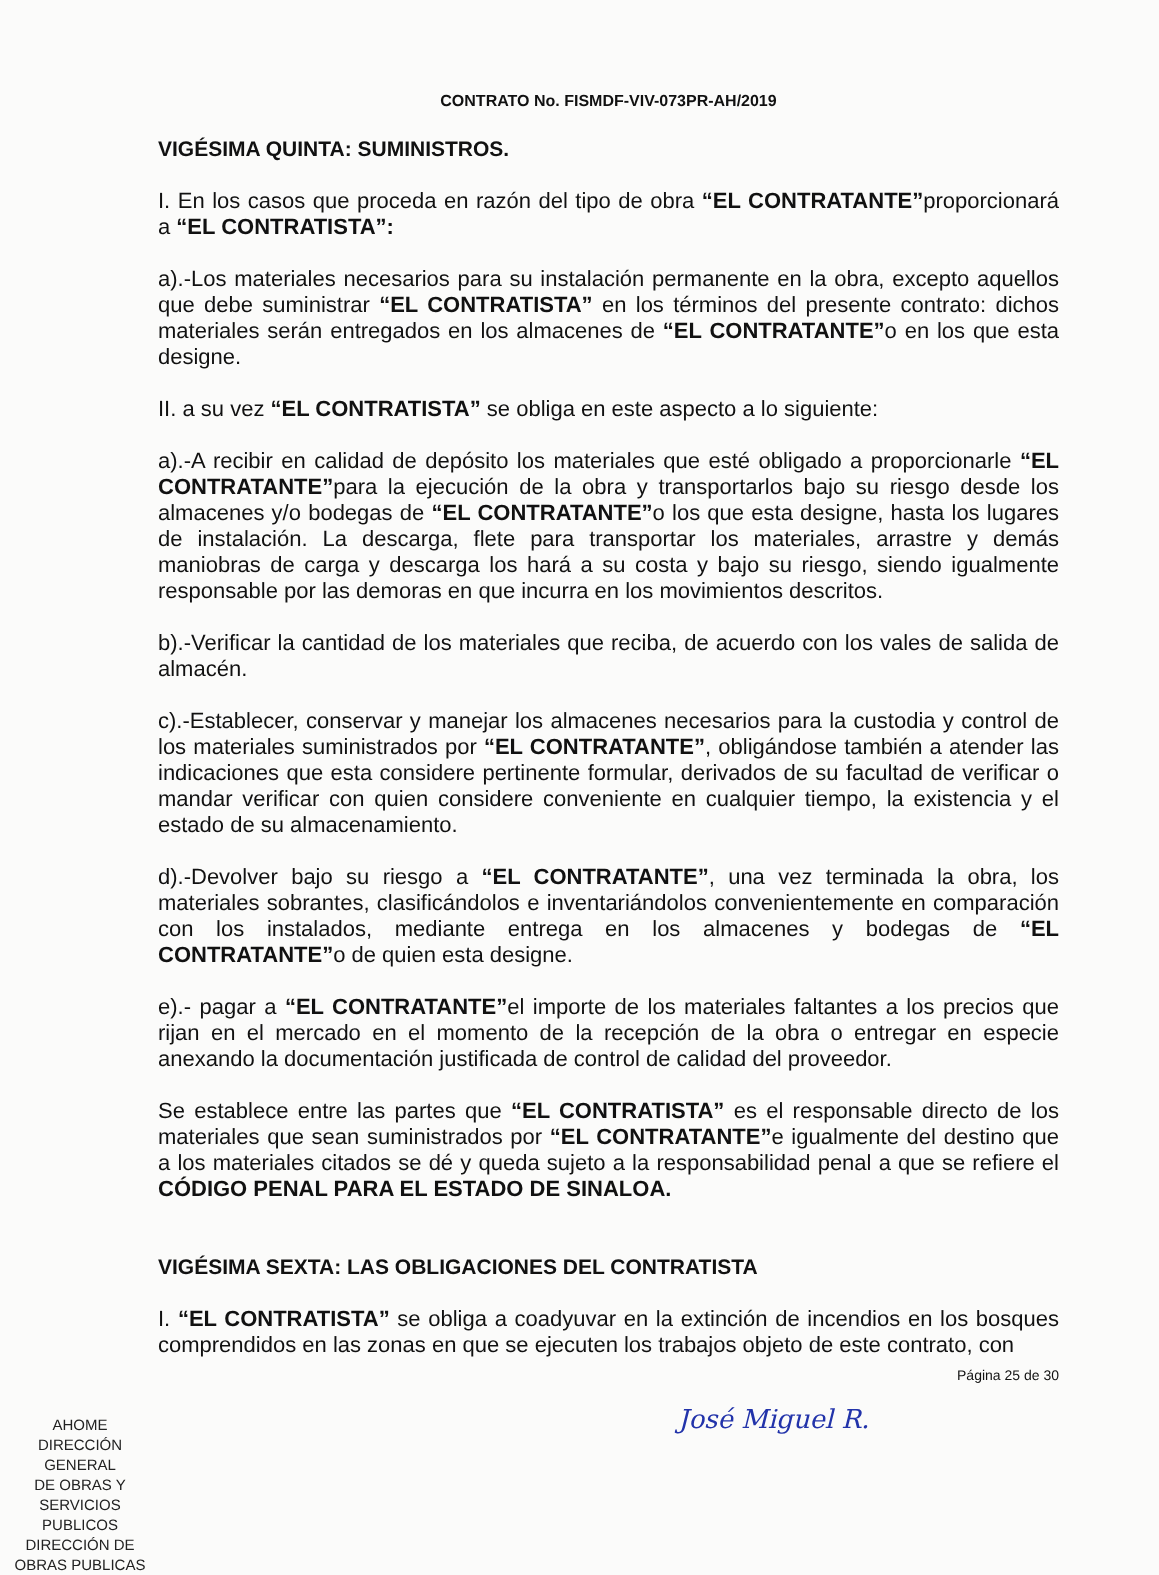CONTRATO No. FISMDF-VIV-073PR-AH/2019
VIGÉSIMA QUINTA: SUMINISTROS.
I. En los casos que proceda en razón del tipo de obra “EL CONTRATANTE”proporcionará a “EL CONTRATISTA”:
a).-Los materiales necesarios para su instalación permanente en la obra, excepto aquellos que debe suministrar “EL CONTRATISTA” en los términos del presente contrato: dichos materiales serán entregados en los almacenes de “EL CONTRATANTE”o en los que esta designe.
II. a su vez “EL CONTRATISTA” se obliga en este aspecto a lo siguiente:
a).-A recibir en calidad de depósito los materiales que esté obligado a proporcionarle “EL CONTRATANTE”para la ejecución de la obra y transportarlos bajo su riesgo desde los almacenes y/o bodegas de “EL CONTRATANTE”o los que esta designe, hasta los lugares de instalación. La descarga, flete para transportar los materiales, arrastre y demás maniobras de carga y descarga los hará a su costa y bajo su riesgo, siendo igualmente responsable por las demoras en que incurra en los movimientos descritos.
b).-Verificar la cantidad de los materiales que reciba, de acuerdo con los vales de salida de almacén.
c).-Establecer, conservar y manejar los almacenes necesarios para la custodia y control de los materiales suministrados por “EL CONTRATANTE”, obligándose también a atender las indicaciones que esta considere pertinente formular, derivados de su facultad de verificar o mandar verificar con quien considere conveniente en cualquier tiempo, la existencia y el estado de su almacenamiento.
d).-Devolver bajo su riesgo a “EL CONTRATANTE”, una vez terminada la obra, los materiales sobrantes, clasificándolos e inventariándolos convenientemente en comparación con los instalados, mediante entrega en los almacenes y bodegas de “EL CONTRATANTE”o de quien esta designe.
e).- pagar a “EL CONTRATANTE”el importe de los materiales faltantes a los precios que rijan en el mercado en el momento de la recepción de la obra o entregar en especie anexando la documentación justificada de control de calidad del proveedor.
Se establece entre las partes que “EL CONTRATISTA” es el responsable directo de los materiales que sean suministrados por “EL CONTRATANTE”e igualmente del destino que a los materiales citados se dé y queda sujeto a la responsabilidad penal a que se refiere el CÓDIGO PENAL PARA EL ESTADO DE SINALOA.
VIGÉSIMA SEXTA: LAS OBLIGACIONES DEL CONTRATISTA
I. “EL CONTRATISTA” se obliga a coadyuvar en la extinción de incendios en los bosques comprendidos en las zonas en que se ejecuten los trabajos objeto de este contrato, con
Página 25 de 30
José Miguel R.
AHOME
DIRECCIÓN GENERAL
DE OBRAS Y
SERVICIOS PUBLICOS
DIRECCIÓN DE
OBRAS PUBLICAS